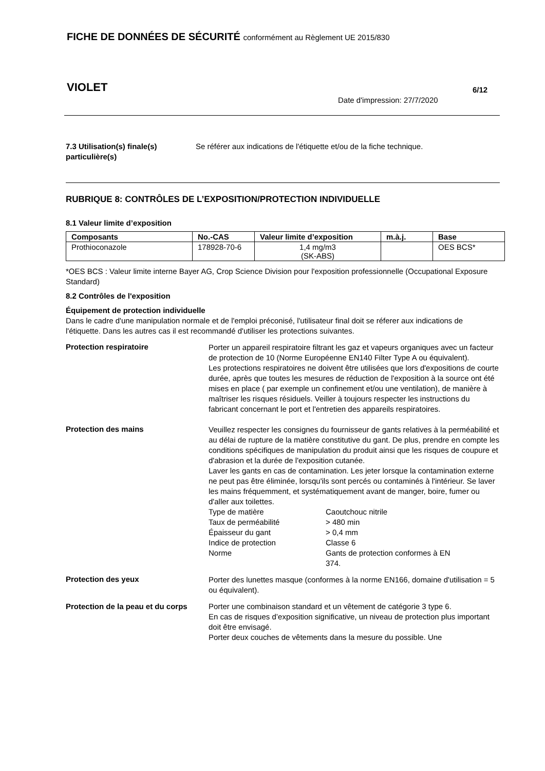FICHE DE DONNÉES DE SÉCURITÉ conformément au Règlement UE 2015/830
VIOLET 6/12
Date d'impression: 27/7/2020
7.3 Utilisation(s) finale(s) particulière(s)
Se référer aux indications de l'étiquette et/ou de la fiche technique.
RUBRIQUE 8: CONTRÔLES DE L’EXPOSITION/PROTECTION INDIVIDUELLE
8.1 Valeur limite d’exposition
| Composants | No.-CAS | Valeur limite d’exposition | m.à.j. | Base |
| --- | --- | --- | --- | --- |
| Prothioconazole | 178928-70-6 | 1,4 mg/m3 (SK-ABS) | | OES BCS* |
*OES BCS : Valeur limite interne Bayer AG, Crop Science Division pour l'exposition professionnelle (Occupational Exposure Standard)
8.2 Contrôles de l'exposition
Équipement de protection individuelle
Dans le cadre d'une manipulation normale et de l'emploi préconisé, l'utilisateur final doit se réferer aux indications de l'étiquette. Dans les autres cas il est recommandé d'utiliser les protections suivantes.
Protection respiratoire
Porter un appareil respiratoire filtrant les gaz et vapeurs organiques avec un facteur de protection de 10 (Norme Européenne EN140 Filter Type A ou équivalent).
Les protections respiratoires ne doivent être utilisées que lors d'expositions de courte durée, après que toutes les mesures de réduction de l'exposition à la source ont été mises en place ( par exemple un confinement et/ou une ventilation), de manière à maîtriser les risques résiduels. Veiller à toujours respecter les instructions du fabricant concernant le port et l'entretien des appareils respiratoires.
Protection des mains
Veuillez respecter les consignes du fournisseur de gants relatives à la perméabilité et au délai de rupture de la matière constitutive du gant. De plus, prendre en compte les conditions spécifiques de manipulation du produit ainsi que les risques de coupure et d'abrasion et la durée de l'exposition cutanée.
Laver les gants en cas de contamination. Les jeter lorsque la contamination externe ne peut pas être éliminée, lorsqu'ils sont percés ou contaminés à l'intérieur. Se laver les mains fréquemment, et systématiquement avant de manger, boire, fumer ou d'aller aux toilettes.
| Type de matière | Caoutchouc nitrile |
| Taux de perméabilité | > 480 min |
| Épaisseur du gant | > 0,4 mm |
| Indice de protection | Classe 6 |
| Norme | Gants de protection conformes à EN 374. |
Protection des yeux
Porter des lunettes masque (conformes à la norme EN166, domaine d'utilisation = 5 ou équivalent).
Protection de la peau et du corps
Porter une combinaison standard et un vêtement de catégorie 3 type 6.
En cas de risques d’exposition significative, un niveau de protection plus important doit être envisagé.
Porter deux couches de vêtements dans la mesure du possible. Une